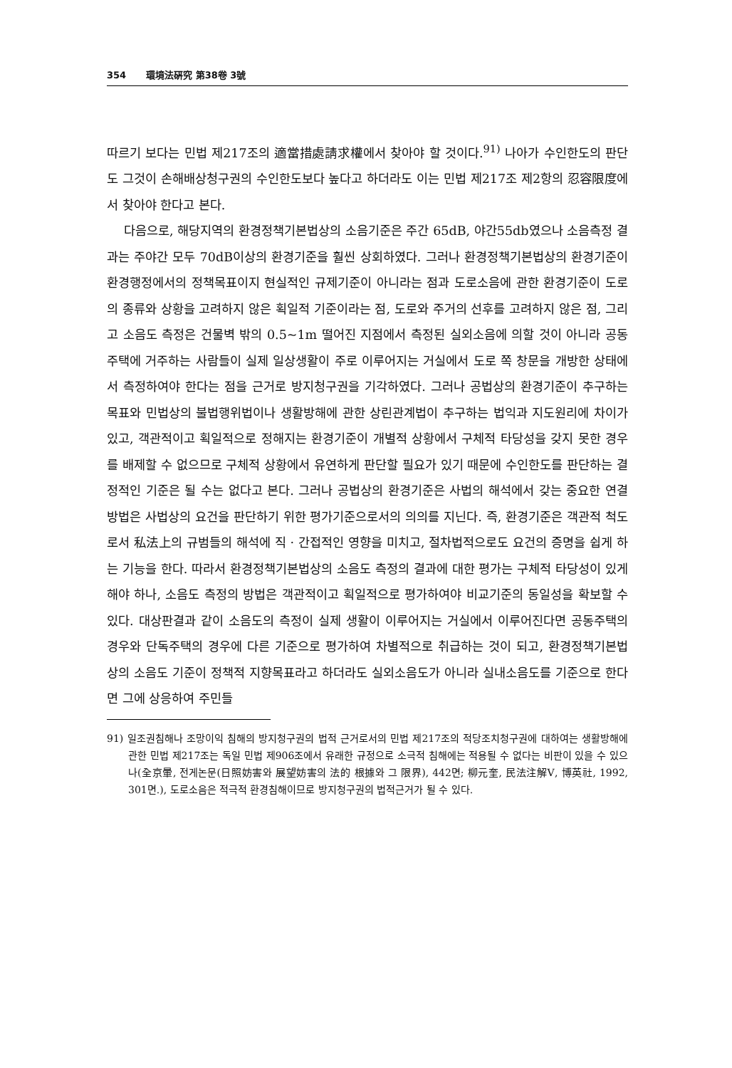354 環境法硏究 第38卷 3號
따르기 보다는 민법 제217조의 適當措處請求權에서 찾아야 할 것이다.<sup>91)</sup> 나아가 수인한도의 판단도 그것이 손해배상청구권의 수인한도보다 높다고 하더라도 이는 민법 제217조 제2항의 忍容限度에서 찾아야 한다고 본다.
다음으로, 해당지역의 환경정책기본법상의 소음기준은 주간 65dB, 야간55db였으나 소음측정 결과는 주야간 모두 70dB이상의 환경기준을 훨씬 상회하였다. 그러나 환경정책기본법상의 환경기준이 환경행정에서의 정책목표이지 현실적인 규제기준이 아니라는 점과 도로소음에 관한 환경기준이 도로의 종류와 상황을 고려하지 않은 획일적 기준이라는 점, 도로와 주거의 선후를 고려하지 않은 점, 그리고 소음도 측정은 건물벽 밖의 0.5~1m 떨어진 지점에서 측정된 실외소음에 의할 것이 아니라 공동주택에 거주하는 사람들이 실제 일상생활이 주로 이루어지는 거실에서 도로 쪽 창문을 개방한 상태에서 측정하여야 한다는 점을 근거로 방지청구권을 기각하였다. 그러나 공법상의 환경기준이 추구하는 목표와 민법상의 불법행위법이나 생활방해에 관한 상린관계법이 추구하는 법익과 지도원리에 차이가 있고, 객관적이고 획일적으로 정해지는 환경기준이 개별적 상황에서 구체적 타당성을 갖지 못한 경우를 배제할 수 없으므로 구체적 상황에서 유연하게 판단할 필요가 있기 때문에 수인한도를 판단하는 결정적인 기준은 될 수는 없다고 본다. 그러나 공법상의 환경기준은 사법의 해석에서 갖는 중요한 연결방법은 사법상의 요건을 판단하기 위한 평가기준으로서의 의의를 지닌다. 즉, 환경기준은 객관적 척도로서 私法上의 규범들의 해석에 직 · 간접적인 영향을 미치고, 절차법적으로도 요건의 증명을 쉽게 하는 기능을 한다. 따라서 환경정책기본법상의 소음도 측정의 결과에 대한 평가는 구체적 타당성이 있게 해야 하나, 소음도 측정의 방법은 객관적이고 획일적으로 평가하여야 비교기준의 동일성을 확보할 수 있다. 대상판결과 같이 소음도의 측정이 실제 생활이 이루어지는 거실에서 이루어진다면 공동주택의 경우와 단독주택의 경우에 다른 기준으로 평가하여 차별적으로 취급하는 것이 되고, 환경정책기본법상의 소음도 기준이 정책적 지향목표라고 하더라도 실외소음도가 아니라 실내소음도를 기준으로 한다면 그에 상응하여 주민들
91) 일조권침해나 조망이익 침해의 방지청구권의 법적 근거로서의 민법 제217조의 적당조치청구권에 대하여는 생활방해에 관한 민법 제217조는 독일 민법 제906조에서 유래한 규정으로 소극적 침해에는 적용될 수 없다는 비판이 있을 수 있으나(全京暈, 전게논문(日照妨害와 展望妨害의 法的 根據와 그 限界), 442면; 柳元奎, 民法注解Ⅴ, 博英社, 1992, 301면.), 도로소음은 적극적 환경침해이므로 방지청구권의 법적근거가 될 수 있다.